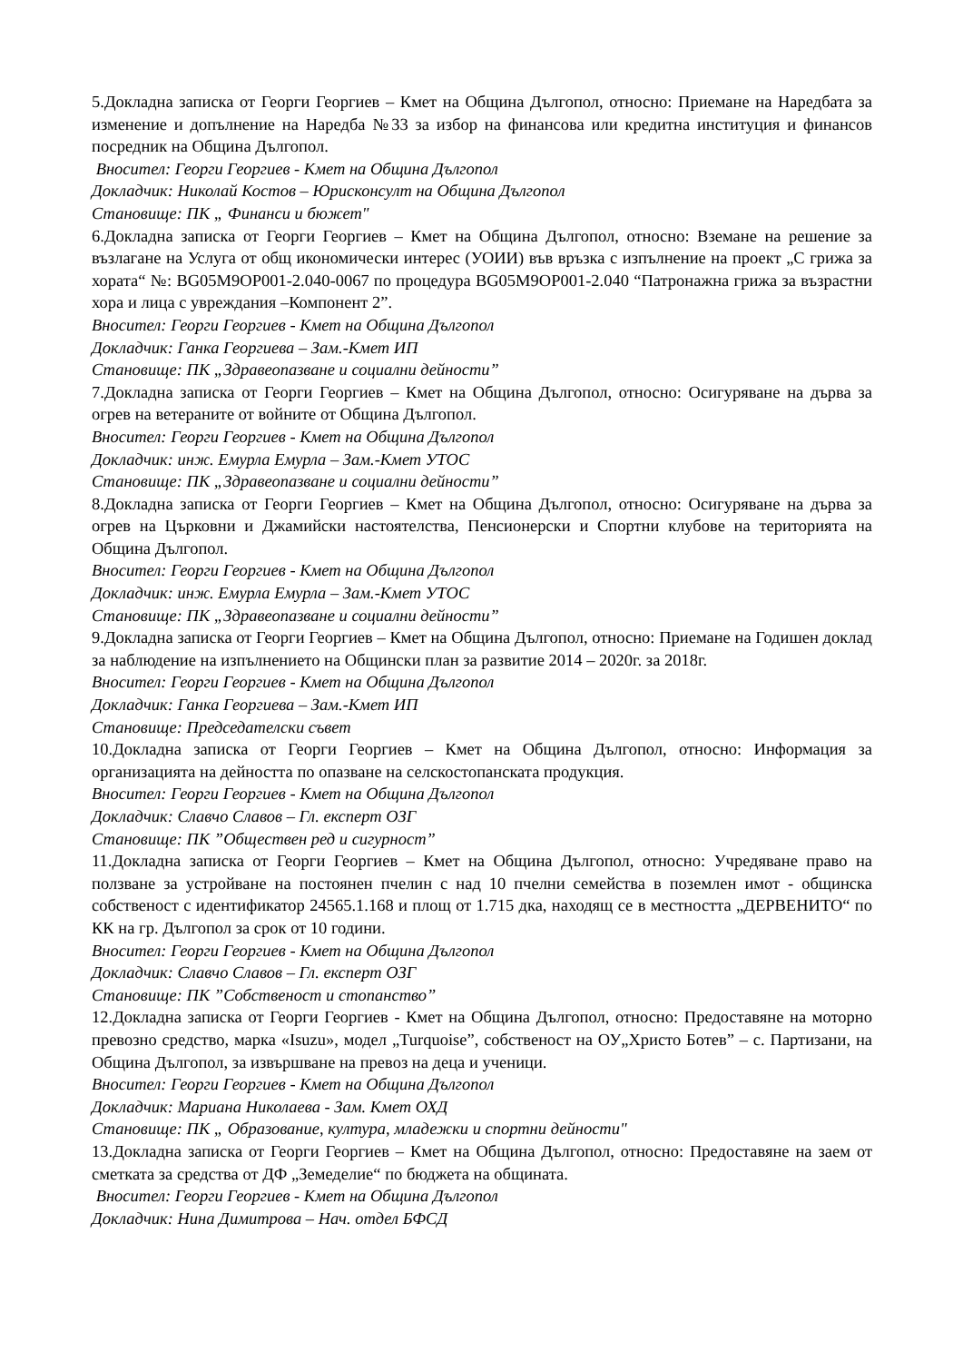5.Докладна записка от Георги Георгиев – Кмет на Община Дългопол, относно: Приемане на Наредбата за изменение и допълнение на Наредба №33 за избор на финансова или кредитна институция и финансов посредник на Община Дългопол.
Вносител: Георги Георгиев - Кмет на Община Дългопол
Докладчик: Николай Костов – Юрисконсулт на Община Дългопол
Становище: ПК „ Финанси и бюжет"
6.Докладна записка от Георги Георгиев – Кмет на Община Дългопол, относно: Вземане на решение за възлагане на Услуга от общ икономически интерес (УОИИ) във връзка с изпълнение на проект „С грижа за хората“ №: BG05M9OP001-2.040-0067 по процедура BG05M9OP001-2.040 “Патронажна грижа за възрастни хора и лица с увреждания –Компонент 2”.
Вносител: Георги Георгиев - Кмет на Община Дългопол
Докладчик: Ганка Георгиева – Зам.-Кмет ИП
Становище: ПК „Здравеопазване и социални дейности”
7.Докладна записка от Георги Георгиев – Кмет на Община Дългопол, относно: Осигуряване на дърва за огрев на ветераните от войните от Община Дългопол.
Вносител: Георги Георгиев - Кмет на Община Дългопол
Докладчик: инж. Емурла Емурла – Зам.-Кмет УТОС
Становище: ПК „Здравеопазване и социални дейности”
8.Докладна записка от Георги Георгиев – Кмет на Община Дългопол, относно: Осигуряване на дърва за огрев на Църковни и Джамийски настоятелства, Пенсионерски и Спортни клубове на територията на Община Дългопол.
Вносител: Георги Георгиев - Кмет на Община Дългопол
Докладчик: инж. Емурла Емурла – Зам.-Кмет УТОС
Становище: ПК „Здравеопазване и социални дейности”
9.Докладна записка от Георги Георгиев – Кмет на Община Дългопол, относно: Приемане на Годишен доклад за наблюдение на изпълнението на Общински план за развитие 2014 – 2020г. за 2018г.
Вносител: Георги Георгиев - Кмет на Община Дългопол
Докладчик: Ганка Георгиева – Зам.-Кмет ИП
Становище: Председателски съвет
10.Докладна записка от Георги Георгиев – Кмет на Община Дългопол, относно: Информация за организацията на дейността по опазване на селскостопанската продукция.
Вносител: Георги Георгиев - Кмет на Община Дългопол
Докладчик: Славчо Славов – Гл. експерт ОЗГ
Становище: ПК ”Обществен ред и сигурност”
11.Докладна записка от Георги Георгиев – Кмет на Община Дългопол, относно: Учредяване право на ползване за устройване на постоянен пчелин с над 10 пчелни семейства в поземлен имот - общинска собственост с идентификатор 24565.1.168 и площ от 1.715 дка, находящ се в местността „ДЕРВЕНИТО“ по КК на гр. Дългопол за срок от 10 години.
Вносител: Георги Георгиев - Кмет на Община Дългопол
Докладчик: Славчо Славов – Гл. експерт ОЗГ
Становище: ПК ”Собственост и стопанство”
12.Докладна записка от Георги Георгиев - Кмет на Община Дългопол, относно: Предоставяне на моторно превозно средство, марка «Isuzu», модел „Turquoise”, собственост на ОУ„Христо Ботев” – с. Партизани, на Община Дългопол, за извършване на превоз на деца и ученици.
Вносител: Георги Георгиев - Кмет на Община Дългопол
Докладчик: Мариана Николаева - Зам. Кмет ОХД
Становище: ПК „ Образование, култура, младежки и спортни дейности"
13.Докладна записка от Георги Георгиев – Кмет на Община Дългопол, относно: Предоставяне на заем от сметката за средства от ДФ „Земеделие“ по бюджета на общината.
Вносител: Георги Георгиев - Кмет на Община Дългопол
Докладчик: Нина Димитрова – Нач. отдел БФСД